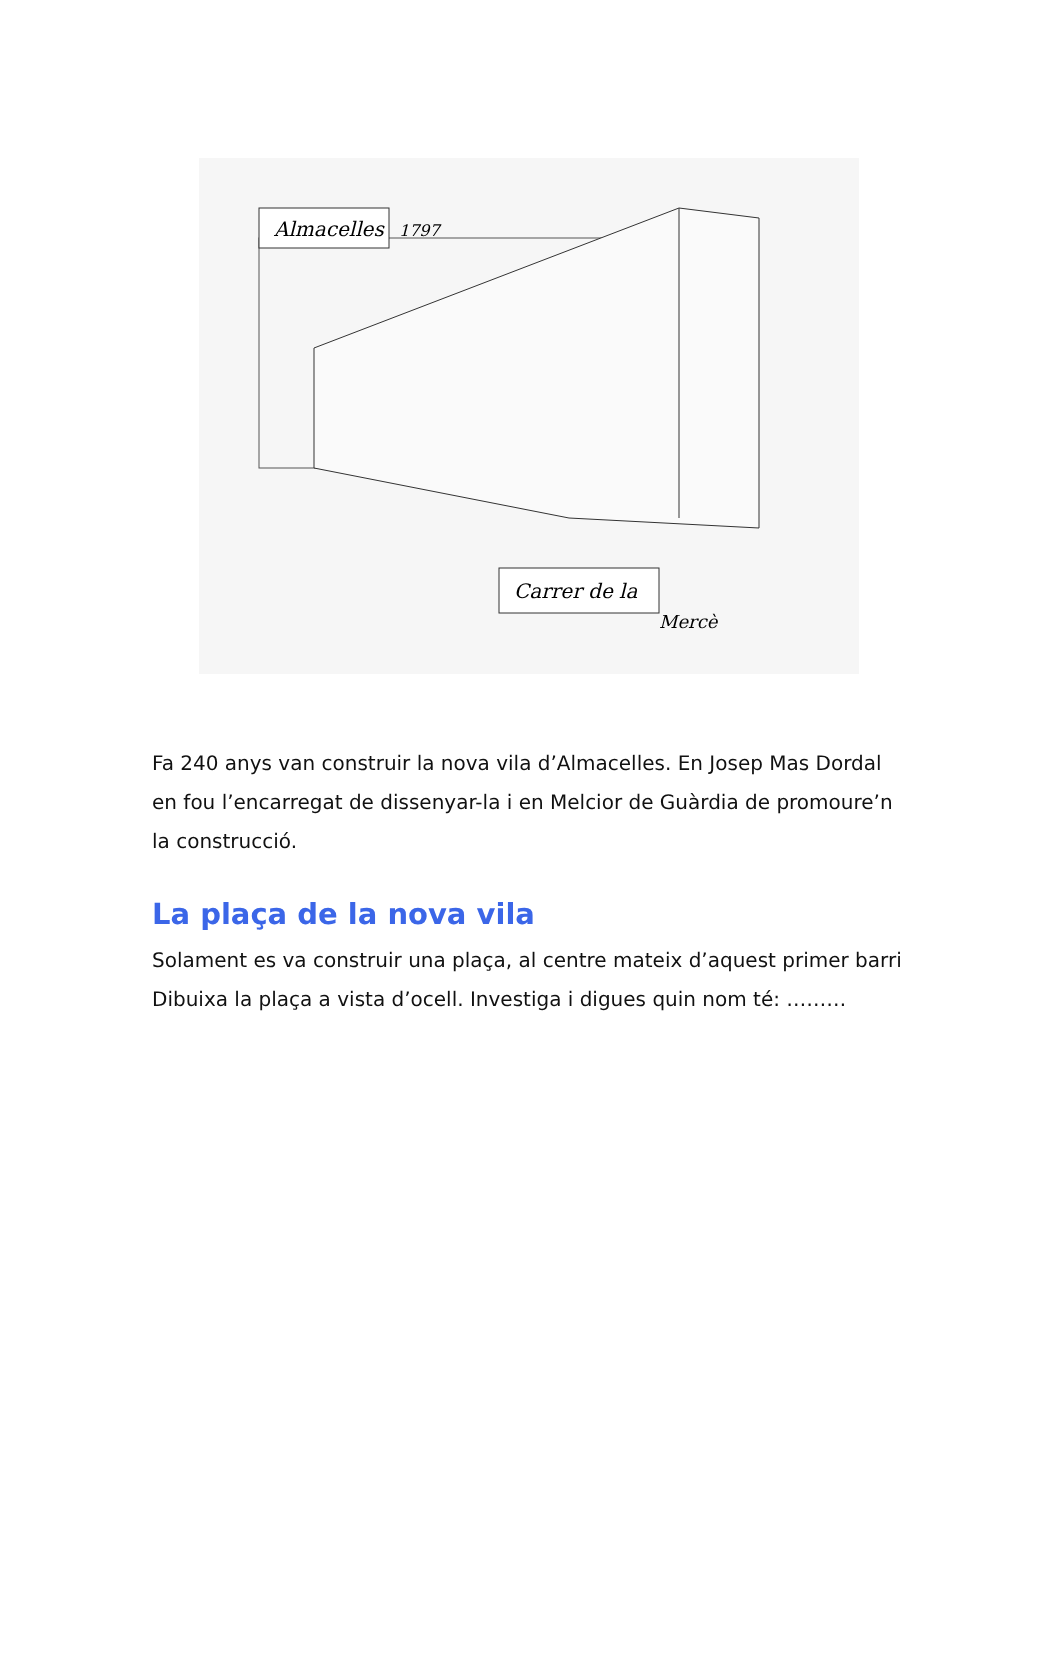Almacelles
1797
Carrer de la
Mercè
Fa 240 anys van construir la nova vila d’Almacelles. En Josep Mas Dordal en fou l’encarregat de dissenyar-la i en Melcior de Guàrdia de promoure’n la construcció.
La plaça de la nova vila
Solament es va construir una plaça, al centre mateix d’aquest primer barri
Dibuixa la plaça a vista d’ocell. Investiga i digues quin nom té: ………